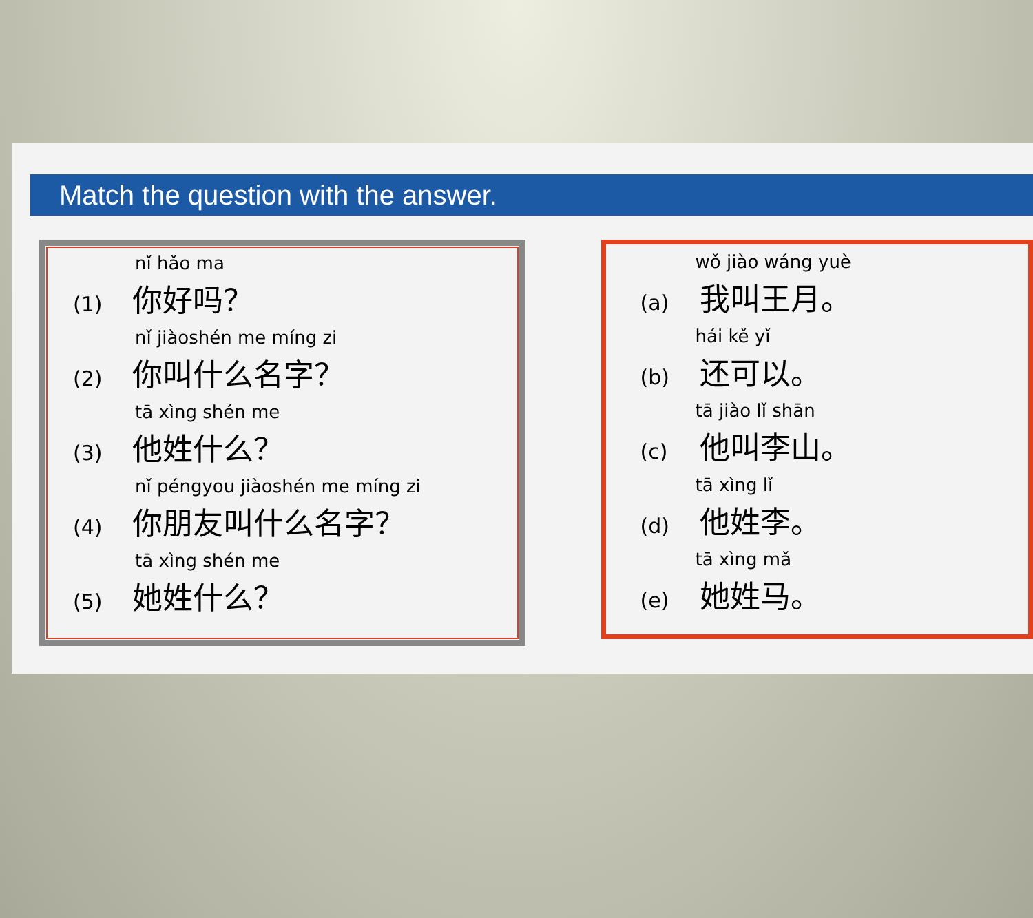Match the question with the answer.
nǐ hǎo ma
(1) 你好吗？
nǐ jiàoshén me míng zi
(2) 你叫什么名字？
tā xìng shén me
(3) 他姓什么？
nǐ péngyou jiàoshén me míng zi
(4) 你朋友叫什么名字？
tā xìng shén me
(5) 她姓什么？
wǒ jiào wáng yuè
(a) 我叫王月。
hái kě yǐ
(b) 还可以。
tā jiào lǐ shān
(c) 他叫李山。
tā xìng lǐ
(d) 他姓李。
tā xìng mǎ
(e) 她姓马。